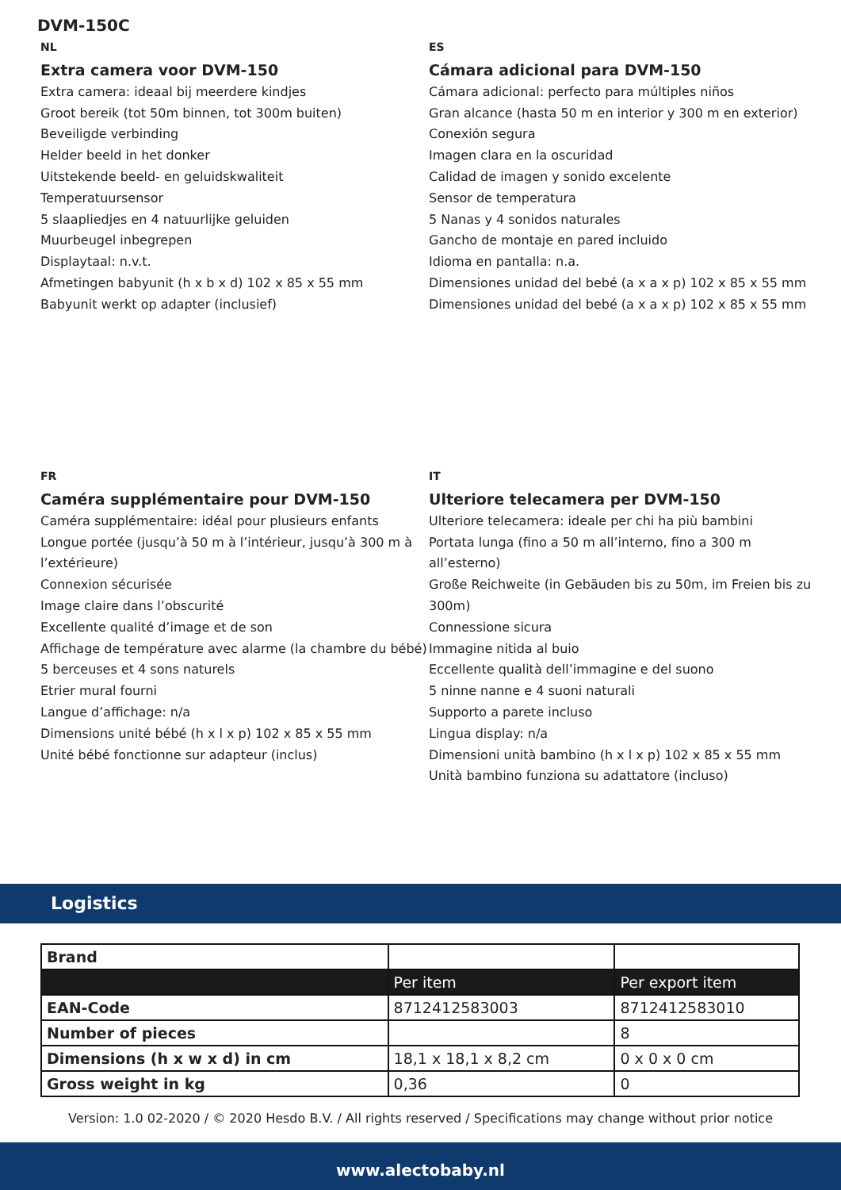DVM-150C
NL
Extra camera voor DVM-150
Extra camera: ideaal bij meerdere kindjes
Groot bereik (tot 50m binnen, tot 300m buiten)
Beveiligde verbinding
Helder beeld in het donker
Uitstekende beeld- en geluidskwaliteit
Temperatuursensor
5 slaapliedjes en 4 natuurlijke geluiden
Muurbeugel inbegrepen
Displaytaal: n.v.t.
Afmetingen babyunit (h x b x d) 102 x 85 x 55 mm
Babyunit werkt op adapter (inclusief)
ES
Cámara adicional para DVM-150
Cámara adicional: perfecto para múltiples niños
Gran alcance (hasta 50 m en interior y 300 m en exterior)
Conexión segura
Imagen clara en la oscuridad
Calidad de imagen y sonido excelente
Sensor de temperatura
5 Nanas y 4 sonidos naturales
Gancho de montaje en pared incluido
Idioma en pantalla: n.a.
Dimensiones unidad del bebé (a x a x p) 102 x 85 x 55 mm
Dimensiones unidad del bebé (a x a x p) 102 x 85 x 55 mm
FR
Caméra supplémentaire pour DVM-150
Caméra supplémentaire: idéal pour plusieurs enfants
Longue portée (jusqu’à 50 m à l’intérieur, jusqu’à 300 m à l’extérieure)
Connexion sécurisée
Image claire dans l’obscurité
Excellente qualité d’image et de son
Affichage de température avec alarme (la chambre du bébé)
5 berceuses et 4 sons naturels
Etrier mural fourni
Langue d’affichage: n/a
Dimensions unité bébé (h x l x p) 102 x 85 x 55 mm
Unité bébé fonctionne sur adapteur (inclus)
IT
Ulteriore telecamera per DVM-150
Ulteriore telecamera: ideale per chi ha più bambini
Portata lunga (fino a 50 m all’interno, fino a 300 m all’esterno)
Große Reichweite (in Gebäuden bis zu 50m, im Freien bis zu 300m)
Connessione sicura
Immagine nitida al buio
Eccellente qualità dell’immagine e del suono
5 ninne nanne e 4 suoni naturali
Supporto a parete incluso
Lingua display: n/a
Dimensioni unità bambino (h x l x p) 102 x 85 x 55 mm
Unità bambino funziona su adattatore (incluso)
Logistics
| Brand | | |
| | Per item | Per export item |
| EAN-Code | 8712412583003 | 8712412583010 |
| Number of pieces | | 8 |
| Dimensions (h x w x d) in cm | 18,1 x 18,1 x 8,2 cm | 0 x 0 x 0 cm |
| Gross weight in kg | 0,36 | 0 |
Version: 1.0 02-2020 / © 2020 Hesdo B.V. / All rights reserved / Specifications may change without prior notice
www.alectobaby.nl